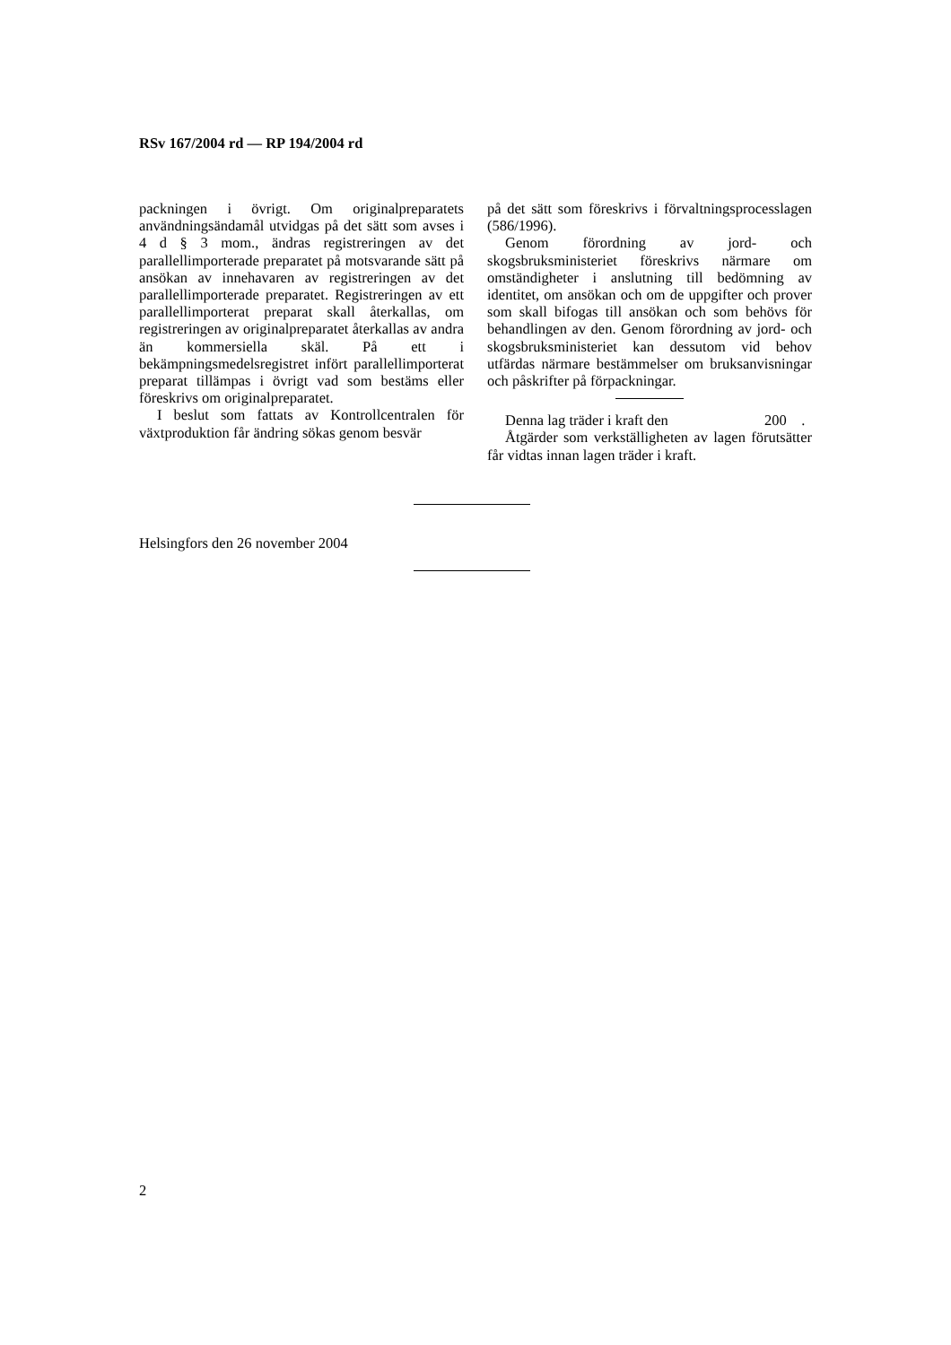RSv 167/2004 rd — RP 194/2004 rd
packningen i övrigt. Om originalpreparatets användningsändamål utvidgas på det sätt som avses i 4 d § 3 mom., ändras registreringen av det parallellimporterade preparatet på motsvarande sätt på ansökan av innehavaren av registreringen av det parallellimporterade preparatet. Registreringen av ett parallellimporterat preparat skall återkallas, om registreringen av originalpreparatet återkallas av andra än kommersiella skäl. På ett i bekämpningsmedelsregistret infört parallellimporterat preparat tillämpas i övrigt vad som bestäms eller föreskrivs om originalpreparatet.
I beslut som fattats av Kontrollcentralen för växtproduktion får ändring sökas genom besvär
på det sätt som föreskrivs i förvaltningsprocesslagen (586/1996).
Genom förordning av jord- och skogsbruksministeriet föreskrivs närmare om omständigheter i anslutning till bedömning av identitet, om ansökan och om de uppgifter och prover som skall bifogas till ansökan och som behövs för behandlingen av den. Genom förordning av jord- och skogsbruksministeriet kan dessutom vid behov utfärdas närmare bestämmelser om bruksanvisningar och påskrifter på förpackningar.
Denna lag träder i kraft den 200 .
Åtgärder som verkställigheten av lagen förutsätter får vidtas innan lagen träder i kraft.
Helsingfors den 26 november 2004
2